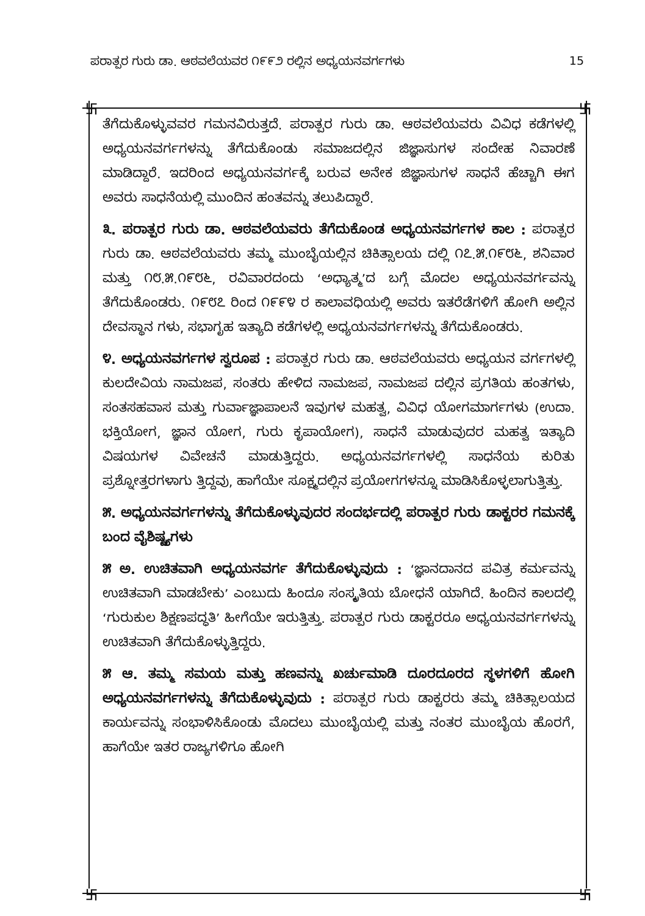ಪರಾತ್ಪರ ಗುರು ಡಾ. ಆಠವಲೆಯವರ ೧೯೯೨ ರಲ್ಲಿನ ಅಧ್ಯಯನವರ್ಗಗಳು 15
卐 卐
卐 卐
ತೆಗೆದುಕೊಳ್ಳುವವರ ಗಮನವಿರುತ್ತದೆ. ಪರಾತ್ಪರ ಗುರು ಡಾ. ಆಠವಲೆಯವರು ವಿವಿಧ ಕಡೆಗಳಲ್ಲಿ ಅಧ್ಯಯನವರ್ಗಗಳನ್ನು ತೆಗೆದುಕೊಂಡು ಸಮಾಜದಲ್ಲಿನ ಜಿಜ್ಞಾಸುಗಳ ಸಂದೇಹ ನಿವಾರಣೆ ಮಾಡಿದ್ದಾರೆ. ಇದರಿಂದ ಅಧ್ಯಯನವರ್ಗಕ್ಕೆ ಬರುವ ಅನೇಕ ಜಿಜ್ಞಾಸುಗಳ ಸಾಧನೆ ಹೆಚ್ಚಾಗಿ ಈಗ ಅವರು ಸಾಧನೆಯಲ್ಲಿ ಮುಂದಿನ ಹಂತವನ್ನು ತಲುಪಿದ್ದಾರೆ.
೩. ಪರಾತ್ಪರ ಗುರು ಡಾ. ಆಠವಲೆಯವರು ತೆಗೆದುಕೊಂಡ ಅಧ್ಯಯನವರ್ಗಗಳ ಕಾಲ : ಪರಾತ್ಪರ ಗುರು ಡಾ. ಆಠವಲೆಯವರು ತಮ್ಮ ಮುಂಬೈಯಲ್ಲಿನ ಚಿಕಿತ್ಸಾಲಯ ದಲ್ಲಿ ೧೭.೫.೧೯೮೬, ಶನಿವಾರ ಮತ್ತು ೧೮.೫.೧೯೮೬, ರವಿವಾರದಂದು ‘ಅಧ್ಯಾತ್ಮ’ದ ಬಗ್ಗೆ ಮೊದಲ ಅಧ್ಯಯನವರ್ಗವನ್ನು ತೆಗೆದುಕೊಂಡರು. ೧೯೮೭ ರಿಂದ ೧೯೯೪ ರ ಕಾಲಾವಧಿಯಲ್ಲಿ ಅವರು ಇತರೆಡೆಗಳಿಗೆ ಹೋಗಿ ಅಲ್ಲಿನ ದೇವಸ್ಥಾನ ಗಳು, ಸಭಾಗೃಹ ಇತ್ಯಾದಿ ಕಡೆಗಳಲ್ಲಿ ಅಧ್ಯಯನವರ್ಗಗಳನ್ನು ತೆಗೆದುಕೊಂಡರು.
೪. ಅಧ್ಯಯನವರ್ಗಗಳ ಸ್ವರೂಪ : ಪರಾತ್ಪರ ಗುರು ಡಾ. ಆಠವಲೆಯವರು ಅಧ್ಯಯನ ವರ್ಗಗಳಲ್ಲಿ ಕುಲದೇವಿಯ ನಾಮಜಪ, ಸಂತರು ಹೇಳಿದ ನಾಮಜಪ, ನಾಮಜಪ ದಲ್ಲಿನ ಪ್ರಗತಿಯ ಹಂತಗಳು, ಸಂತಸಹವಾಸ ಮತ್ತು ಗುರ್ವಾಜ್ಞಾಪಾಲನೆ ಇವುಗಳ ಮಹತ್ವ, ವಿವಿಧ ಯೋಗಮಾರ್ಗಗಳು (ಉದಾ. ಭಕ್ತಿಯೋಗ, ಜ್ಞಾನ ಯೋಗ, ಗುರು ಕೃಪಾಯೋಗ), ಸಾಧನೆ ಮಾಡುವುದರ ಮಹತ್ವ ಇತ್ಯಾದಿ ವಿಷಯಗಳ ವಿವೇಚನೆ ಮಾಡುತ್ತಿದ್ದರು. ಅಧ್ಯಯನವರ್ಗಗಳಲ್ಲಿ ಸಾಧನೆಯ ಕುರಿತು ಪ್ರಶ್ನೋತ್ತರಗಳಾಗು ತ್ತಿದ್ದವು, ಹಾಗೆಯೇ ಸೂಕ್ಷ್ಮದಲ್ಲಿನ ಪ್ರಯೋಗಗಳನ್ನೂ ಮಾಡಿಸಿಕೊಳ್ಳಲಾಗುತ್ತಿತ್ತು.
೫. ಅಧ್ಯಯನವರ್ಗಗಳನ್ನು ತೆಗೆದುಕೊಳ್ಳುವುದರ ಸಂದರ್ಭದಲ್ಲಿ ಪರಾತ್ಪರ ಗುರು ಡಾಕ್ಟರರ ಗಮನಕ್ಕೆ ಬಂದ ವೈಶಿಷ್ಟ್ಯಗಳು
೫ ಅ. ಉಚಿತವಾಗಿ ಅಧ್ಯಯನವರ್ಗ ತೆಗೆದುಕೊಳ್ಳುವುದು : ‘ಜ್ಞಾನದಾನದ ಪವಿತ್ರ ಕರ್ಮವನ್ನು ಉಚಿತವಾಗಿ ಮಾಡಬೇಕು’ ಎಂಬುದು ಹಿಂದೂ ಸಂಸ್ಕೃತಿಯ ಬೋಧನೆ ಯಾಗಿದೆ. ಹಿಂದಿನ ಕಾಲದಲ್ಲಿ ‘ಗುರುಕುಲ ಶಿಕ್ಷಣಪದ್ಧತಿ’ ಹೀಗೆಯೇ ಇರುತ್ತಿತ್ತು. ಪರಾತ್ಪರ ಗುರು ಡಾಕ್ಟರರೂ ಅಧ್ಯಯನವರ್ಗಗಳನ್ನು ಉಚಿತವಾಗಿ ತೆಗೆದುಕೊಳ್ಳುತ್ತಿದ್ದರು.
೫ ಆ. ತಮ್ಮ ಸಮಯ ಮತ್ತು ಹಣವನ್ನು ಖರ್ಚುಮಾಡಿ ದೂರದೂರದ ಸ್ಥಳಗಳಿಗೆ ಹೋಗಿ ಅಧ್ಯಯನವರ್ಗಗಳನ್ನು ತೆಗೆದುಕೊಳ್ಳುವುದು : ಪರಾತ್ಪರ ಗುರು ಡಾಕ್ಟರರು ತಮ್ಮ ಚಿಕಿತ್ಸಾಲಯದ ಕಾರ್ಯವನ್ನು ಸಂಭಾಳಿಸಿಕೊಂಡು ಮೊದಲು ಮುಂಬೈಯಲ್ಲಿ ಮತ್ತು ನಂತರ ಮುಂಬೈಯ ಹೊರಗೆ, ಹಾಗೆಯೇ ಇತರ ರಾಜ್ಯಗಳಿಗೂ ಹೋಗಿ